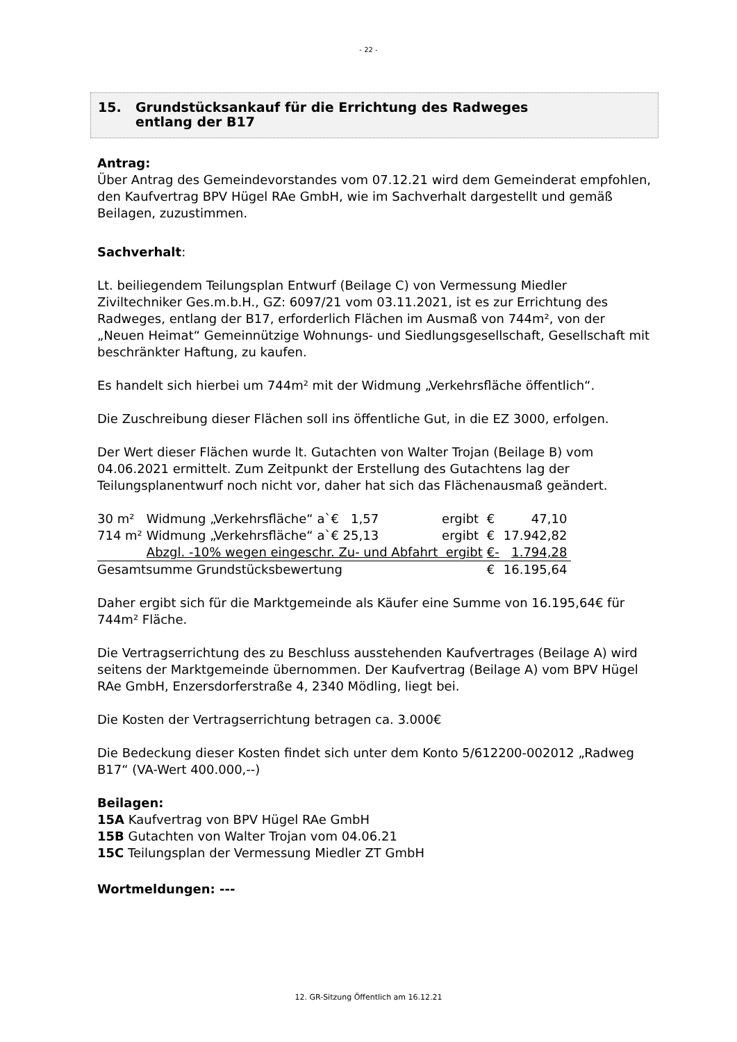- 22 -
15. Grundstücksankauf für die Errichtung des Radweges
entlang der B17
Antrag:
Über Antrag des Gemeindevorstandes vom 07.12.21 wird dem Gemeinderat empfohlen, den Kaufvertrag BPV Hügel RAe GmbH, wie im Sachverhalt dargestellt und gemäß Beilagen, zuzustimmen.
Sachverhalt:
Lt. beiliegendem Teilungsplan Entwurf (Beilage C) von Vermessung Miedler Ziviltechniker Ges.m.b.H., GZ: 6097/21 vom 03.11.2021, ist es zur Errichtung des Radweges, entlang der B17, erforderlich Flächen im Ausmaß von 744m², von der „Neuen Heimat“ Gemeinnützige Wohnungs- und Siedlungsgesellschaft, Gesellschaft mit beschränkter Haftung, zu kaufen.
Es handelt sich hierbei um 744m² mit der Widmung „Verkehrsfläche öffentlich“.
Die Zuschreibung dieser Flächen soll ins öffentliche Gut, in die EZ 3000, erfolgen.
Der Wert dieser Flächen wurde lt. Gutachten von Walter Trojan (Beilage B) vom 04.06.2021 ermittelt. Zum Zeitpunkt der Erstellung des Gutachtens lag der Teilungsplanentwurf noch nicht vor, daher hat sich das Flächenausmaß geändert.
| 30 m² | Widmung „Verkehrsfläche“ a`€ 1,57 | ergibt | € | 47,10 |
| 714 m² | Widmung „Verkehrsfläche“ a`€ 25,13 | ergibt | € | 17.942,82 |
| | Abzgl. -10% wegen eingeschr. Zu- und Abfahrt ergibt | | €- | 1.794,28 |
| Gesamtsumme Grundstücksbewertung | | | € | 16.195,64 |
Daher ergibt sich für die Marktgemeinde als Käufer eine Summe von 16.195,64€ für 744m² Fläche.
Die Vertragserrichtung des zu Beschluss ausstehenden Kaufvertrages (Beilage A) wird seitens der Marktgemeinde übernommen. Der Kaufvertrag (Beilage A) vom BPV Hügel RAe GmbH, Enzersdorferstraße 4, 2340 Mödling, liegt bei.
Die Kosten der Vertragserrichtung betragen ca. 3.000€
Die Bedeckung dieser Kosten findet sich unter dem Konto 5/612200-002012 „Radweg B17“ (VA-Wert 400.000,--)
Beilagen:
15A Kaufvertrag von BPV Hügel RAe GmbH
15B Gutachten von Walter Trojan vom 04.06.21
15C Teilungsplan der Vermessung Miedler ZT GmbH
Wortmeldungen: ---
12. GR-Sitzung Öffentlich am 16.12.21